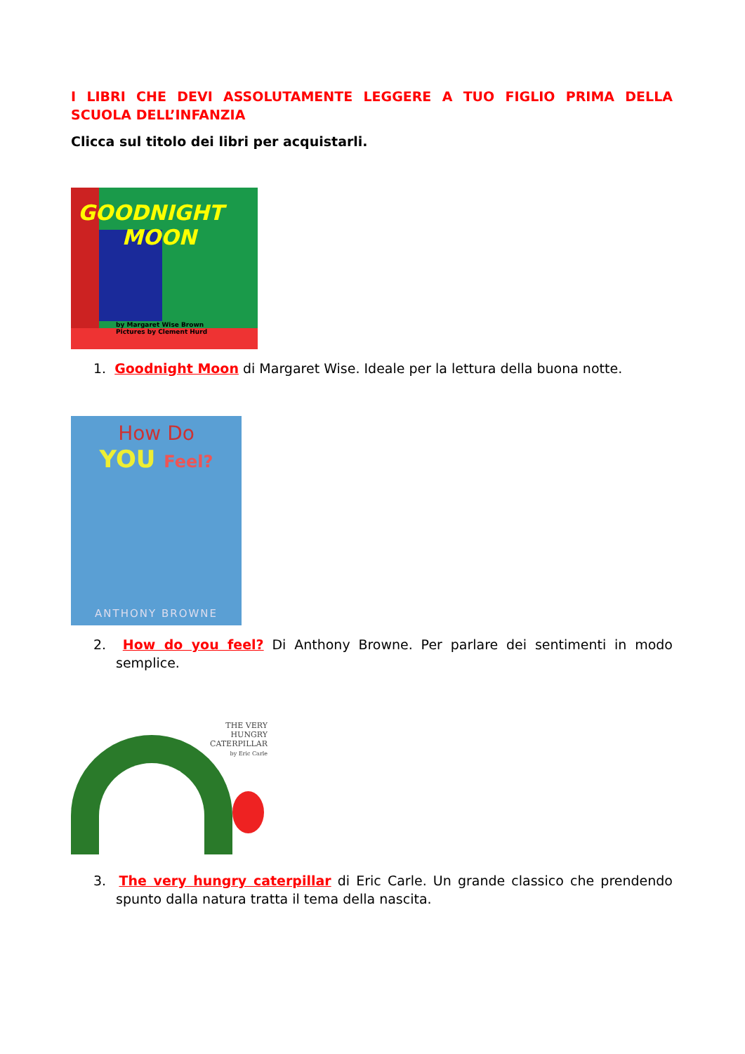I LIBRI CHE DEVI ASSOLUTAMENTE LEGGERE A TUO FIGLIO PRIMA DELLA SCUOLA DELL’INFANZIA
Clicca sul titolo dei libri per acquistarli.
GOODNIGHT
MOON
by Margaret Wise Brown
Pictures by Clement Hurd
1. Goodnight Moon di Margaret Wise. Ideale per la lettura della buona notte.
How Do
YOU Feel?
ANTHONY BROWNE
2. How do you feel? Di Anthony Browne. Per parlare dei sentimenti in modo semplice.
THE VERY
HUNGRY
CATERPILLAR
by Eric Carle
3. The very hungry caterpillar di Eric Carle. Un grande classico che prendendo spunto dalla natura tratta il tema della nascita.